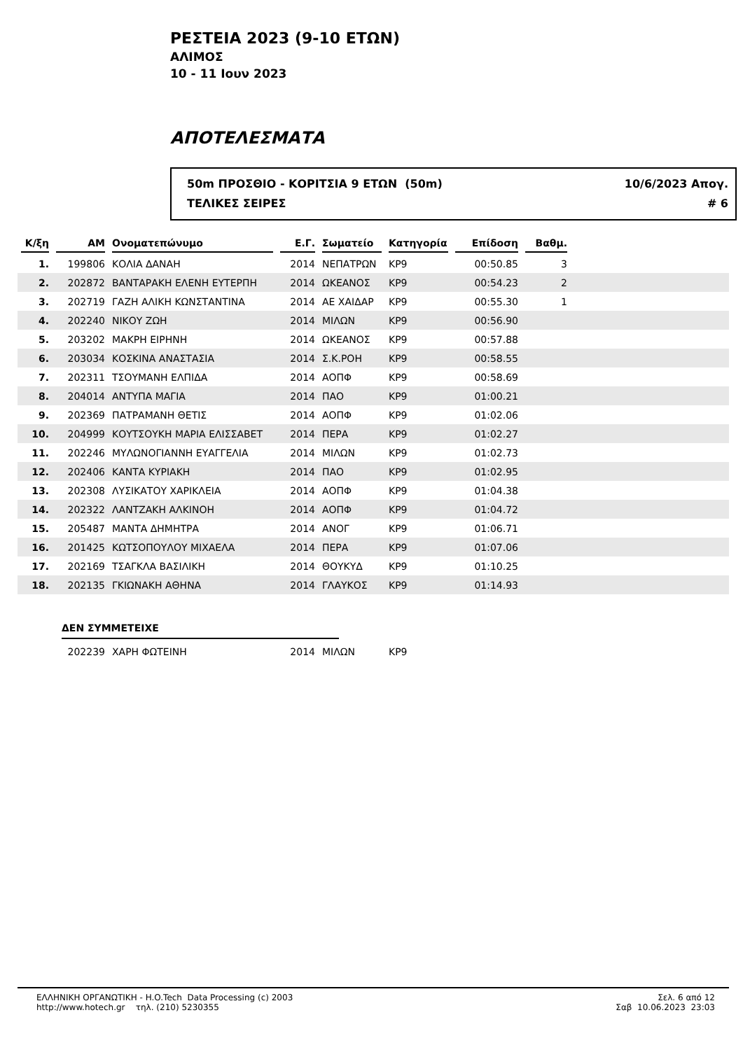ΡΕΣΤΕΙΑ 2023 (9-10 ΕΤΩΝ)
ΑΛΙΜΟΣ
10 - 11 Ιουν 2023
ΑΠΟΤΕΛΕΣΜΑΤΑ
50m ΠΡΟΣΘΙΟ - ΚΟΡΙΤΣΙΑ 9 ΕΤΩΝ (50m)
ΤΕΛΙΚΕΣ ΣΕΙΡΕΣ
10/6/2023 Απογ.
# 6
| Κ/ξη | ΑΜ | Ονοματεπώνυμο | Ε.Γ. | Σωματείο | Κατηγορία | Επίδοση | Βαθμ. | |
| --- | --- | --- | --- | --- | --- | --- | --- | --- |
| 1. | 199806 | ΚΟΛΙΑ ΔΑΝΑΗ | 2014 | ΝΕΠΑΤΡΩΝ | ΚΡ9 | 00:50.85 | 3 | |
| 2. | 202872 | ΒΑΝΤΑΡΑΚΗ ΕΛΕΝΗ ΕΥΤΕΡΠΗ | 2014 | ΩΚΕΑΝΟΣ | ΚΡ9 | 00:54.23 | 2 | |
| 3. | 202719 | ΓΑΖΗ ΑΛΙΚΗ ΚΩΝΣΤΑΝΤΙΝΑ | 2014 | ΑΕ ΧΑΙΔΑΡ | ΚΡ9 | 00:55.30 | 1 | |
| 4. | 202240 | ΝΙΚΟΥ ΖΩΗ | 2014 | ΜΙΛΩΝ | ΚΡ9 | 00:56.90 | | |
| 5. | 203202 | ΜΑΚΡΗ ΕΙΡΗΝΗ | 2014 | ΩΚΕΑΝΟΣ | ΚΡ9 | 00:57.88 | | |
| 6. | 203034 | ΚΟΣΚΙΝΑ ΑΝΑΣΤΑΣΙΑ | 2014 | Σ.Κ.ΡΟΗ | ΚΡ9 | 00:58.55 | | |
| 7. | 202311 | ΤΣΟΥΜΑΝΗ ΕΛΠΙΔΑ | 2014 | ΑΟΠΦ | ΚΡ9 | 00:58.69 | | |
| 8. | 204014 | ΑΝΤΥΠΑ ΜΑΓΙΑ | 2014 | ΠΑΟ | ΚΡ9 | 01:00.21 | | |
| 9. | 202369 | ΠΑΤΡΑΜΑΝΗ ΘΕΤΙΣ | 2014 | ΑΟΠΦ | ΚΡ9 | 01:02.06 | | |
| 10. | 204999 | ΚΟΥΤΣΟΥΚΗ ΜΑΡΙΑ ΕΛΙΣΣΑΒΕΤ | 2014 | ΠΕΡΑ | ΚΡ9 | 01:02.27 | | |
| 11. | 202246 | ΜΥΛΩΝΟΓΙΑΝΝΗ ΕΥΑΓΓΕΛΙΑ | 2014 | ΜΙΛΩΝ | ΚΡ9 | 01:02.73 | | |
| 12. | 202406 | ΚΑΝΤΑ ΚΥΡΙΑΚΗ | 2014 | ΠΑΟ | ΚΡ9 | 01:02.95 | | |
| 13. | 202308 | ΛΥΣΙΚΑΤΟΥ ΧΑΡΙΚΛΕΙΑ | 2014 | ΑΟΠΦ | ΚΡ9 | 01:04.38 | | |
| 14. | 202322 | ΛΑΝΤΖΑΚΗ ΑΛΚΙΝΟΗ | 2014 | ΑΟΠΦ | ΚΡ9 | 01:04.72 | | |
| 15. | 205487 | ΜΑΝΤΑ ΔΗΜΗΤΡΑ | 2014 | ΑΝΟΓ | ΚΡ9 | 01:06.71 | | |
| 16. | 201425 | ΚΩΤΣΟΠΟΥΛΟΥ ΜΙΧΑΕΛΑ | 2014 | ΠΕΡΑ | ΚΡ9 | 01:07.06 | | |
| 17. | 202169 | ΤΣΑΓΚΛΑ ΒΑΣΙΛΙΚΗ | 2014 | ΘΟΥΚΥΔ | ΚΡ9 | 01:10.25 | | |
| 18. | 202135 | ΓΚΙΩΝΑΚΗ ΑΘΗΝΑ | 2014 | ΓΛΑΥΚΟΣ | ΚΡ9 | 01:14.93 | | |
ΔΕΝ ΣΥΜΜΕΤΕΙΧΕ
| | 202239 | ΧΑΡΗ ΦΩΤΕΙΝΗ | 2014 | ΜΙΛΩΝ | ΚΡ9 | |
ΕΛΛΗΝΙΚΗ ΟΡΓΑΝΩΤΙΚΗ - H.O.Tech Data Processing (c) 2003
http://www.hotech.gr τηλ. (210) 5230355
Σελ. 6 από 12
Σαβ 10.06.2023 23:03